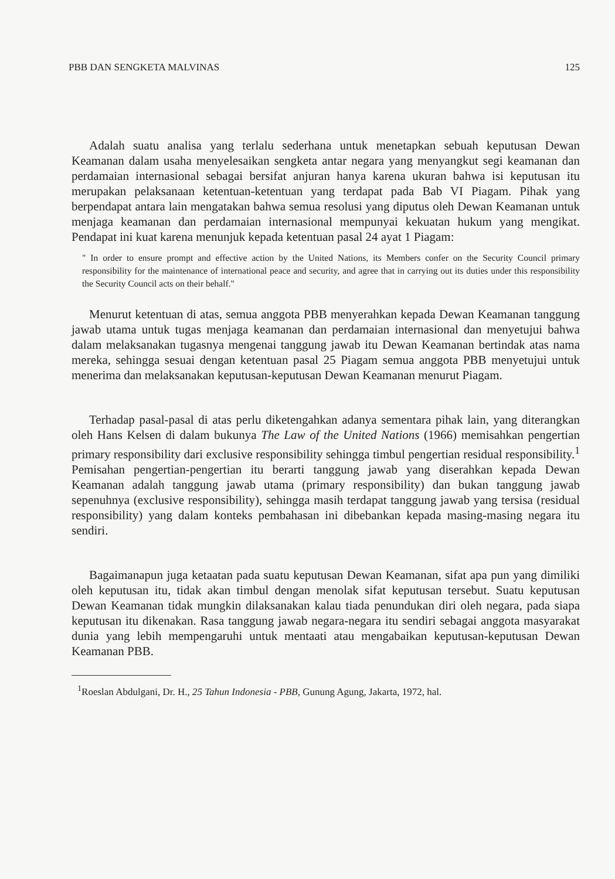PBB DAN SENGKETA MALVINAS 125
Adalah suatu analisa yang terlalu sederhana untuk menetapkan sebuah keputusan Dewan Keamanan dalam usaha menyelesaikan sengketa antar negara yang menyangkut segi keamanan dan perdamaian internasional sebagai bersifat anjuran hanya karena ukuran bahwa isi keputusan itu merupakan pelaksanaan ketentuan-ketentuan yang terdapat pada Bab VI Piagam. Pihak yang berpendapat antara lain mengatakan bahwa semua resolusi yang diputus oleh Dewan Keamanan untuk menjaga keamanan dan perdamaian internasional mempunyai kekuatan hukum yang mengikat. Pendapat ini kuat karena menunjuk kepada ketentuan pasal 24 ayat 1 Piagam:
" In order to ensure prompt and effective action by the United Nations, its Members confer on the Security Council primary responsibility for the maintenance of international peace and security, and agree that in carrying out its duties under this responsibility the Security Council acts on their behalf."
Menurut ketentuan di atas, semua anggota PBB menyerahkan kepada Dewan Keamanan tanggung jawab utama untuk tugas menjaga keamanan dan perdamaian internasional dan menyetujui bahwa dalam melaksanakan tugasnya mengenai tanggung jawab itu Dewan Keamanan bertindak atas nama mereka, sehingga sesuai dengan ketentuan pasal 25 Piagam semua anggota PBB menyetujui untuk menerima dan melaksanakan keputusan-keputusan Dewan Keamanan menurut Piagam.
Terhadap pasal-pasal di atas perlu diketengahkan adanya sementara pihak lain, yang diterangkan oleh Hans Kelsen di dalam bukunya The Law of the United Nations (1966) memisahkan pengertian primary responsibility dari exclusive responsibility sehingga timbul pengertian residual responsibility.<sup>1</sup> Pemisahan pengertian-pengertian itu berarti tanggung jawab yang diserahkan kepada Dewan Keamanan adalah tanggung jawab utama (primary responsibility) dan bukan tanggung jawab sepenuhnya (exclusive responsibility), sehingga masih terdapat tanggung jawab yang tersisa (residual responsibility) yang dalam konteks pembahasan ini dibebankan kepada masing-masing negara itu sendiri.
Bagaimanapun juga ketaatan pada suatu keputusan Dewan Keamanan, sifat apa pun yang dimiliki oleh keputusan itu, tidak akan timbul dengan menolak sifat keputusan tersebut. Suatu keputusan Dewan Keamanan tidak mungkin dilaksanakan kalau tiada penundukan diri oleh negara, pada siapa keputusan itu dikenakan. Rasa tanggung jawab negara-negara itu sendiri sebagai anggota masyarakat dunia yang lebih mempengaruhi untuk mentaati atau mengabaikan keputusan-keputusan Dewan Keamanan PBB.
<sup>1</sup> Roeslan Abdulgani, Dr. H., 25 Tahun Indonesia - PBB, Gunung Agung, Jakarta, 1972, hal.